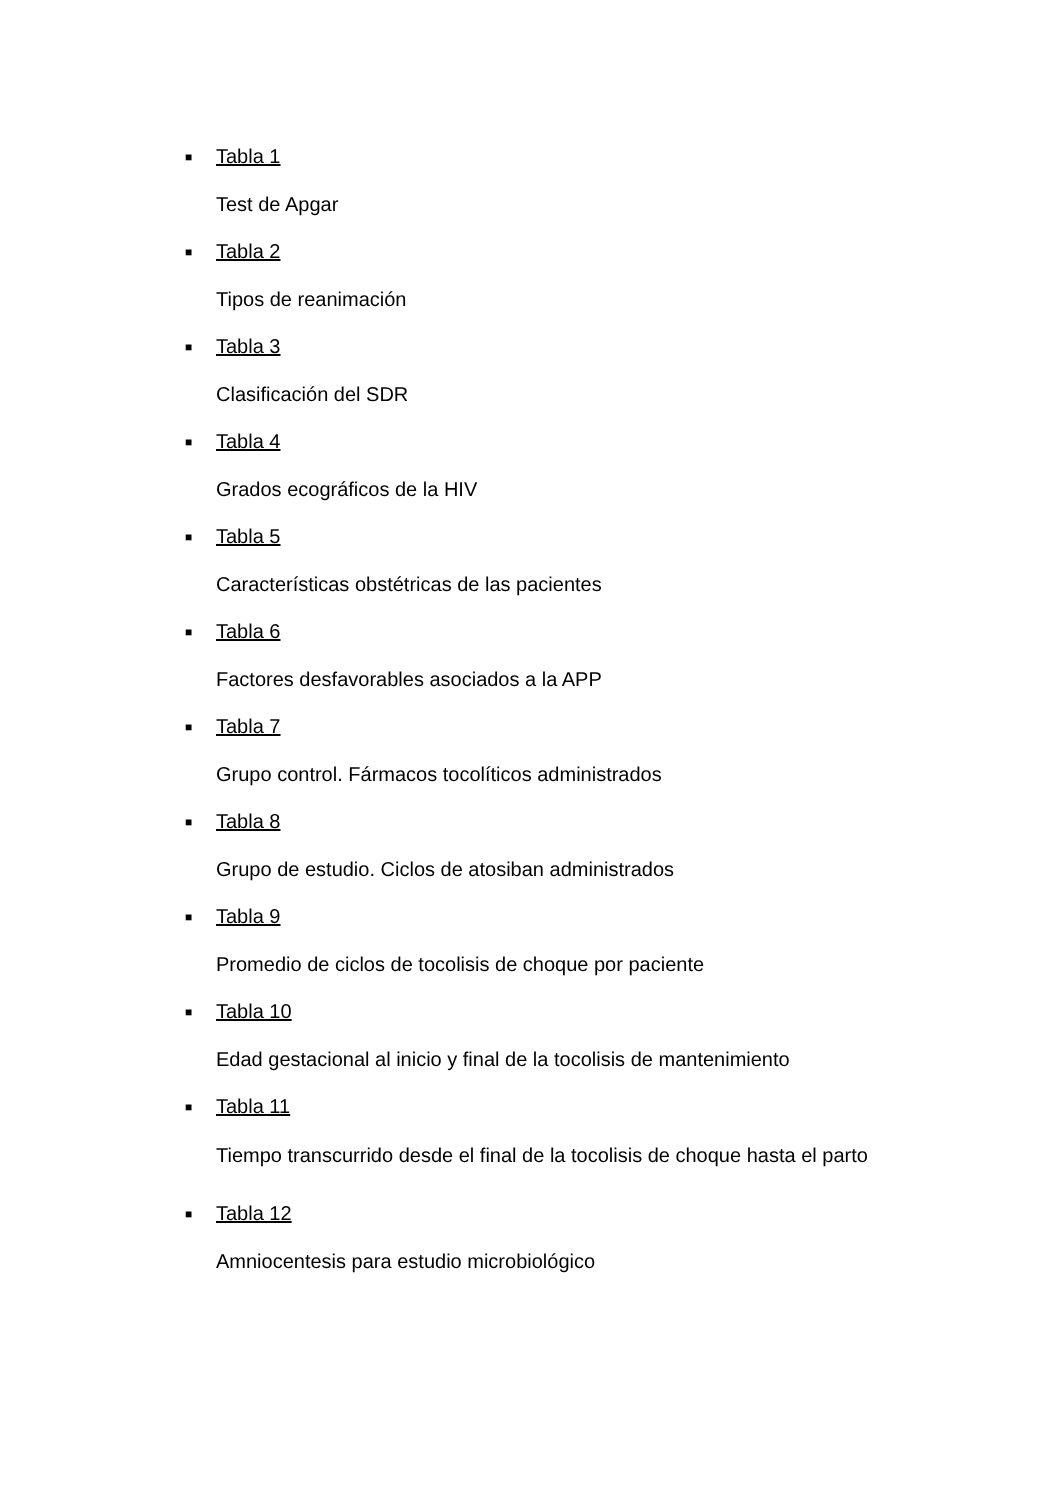■ Tabla 1
Test de Apgar
■ Tabla 2
Tipos de reanimación
■ Tabla 3
Clasificación del SDR
■ Tabla 4
Grados ecográficos de la HIV
■ Tabla 5
Características obstétricas de las pacientes
■ Tabla 6
Factores desfavorables asociados a la APP
■ Tabla 7
Grupo control. Fármacos tocolíticos administrados
■ Tabla 8
Grupo de estudio. Ciclos de atosiban administrados
■ Tabla 9
Promedio de ciclos de tocolisis de choque por paciente
■ Tabla 10
Edad gestacional al inicio y final de la tocolisis de mantenimiento
■ Tabla 11
Tiempo transcurrido desde el final de la tocolisis de choque hasta el parto
■ Tabla 12
Amniocentesis para estudio microbiológico